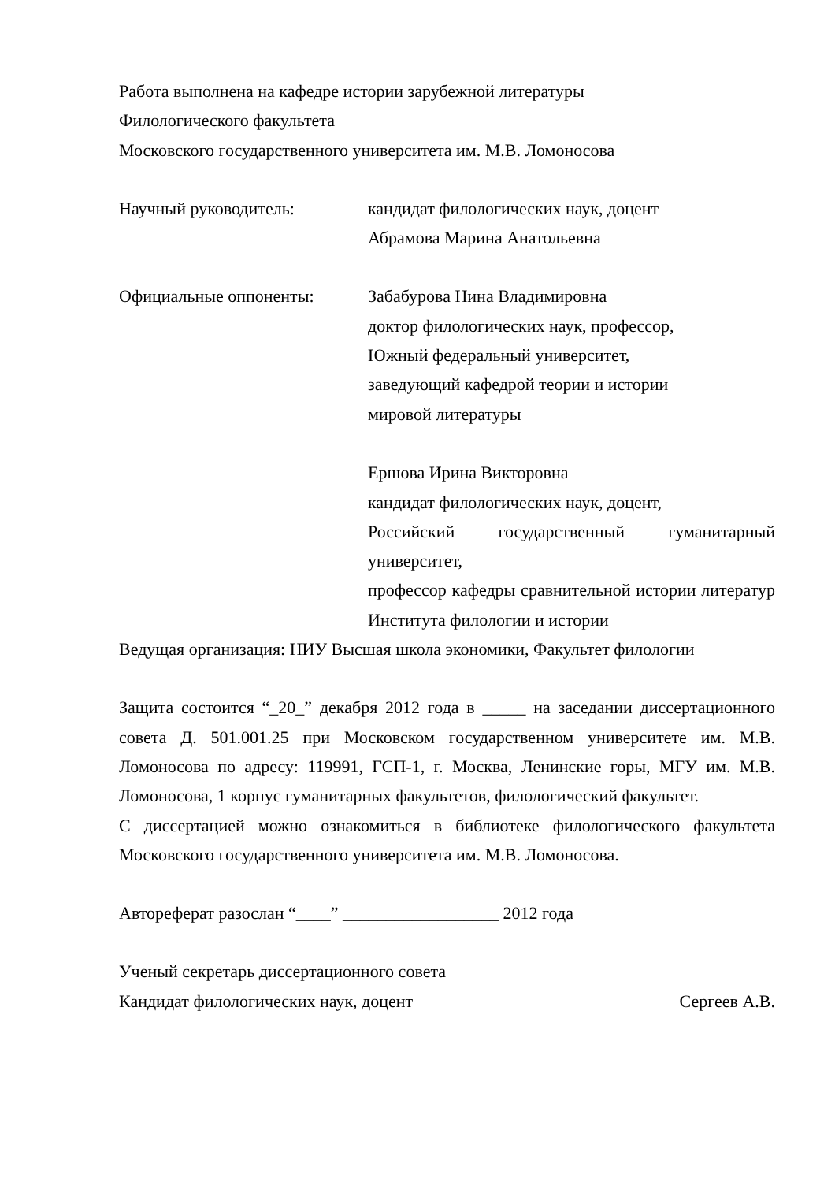Работа выполнена на кафедре истории зарубежной литературы
Филологического факультета
Московского государственного университета им. М.В. Ломоносова
Научный руководитель: кандидат филологических наук, доцент
Абрамова Марина Анатольевна
Официальные оппоненты: Забабурова Нина Владимировна
доктор филологических наук, профессор,
Южный федеральный университет,
заведующий кафедрой теории и истории
мировой литературы
Ершова Ирина Викторовна
кандидат филологических наук, доцент,
Российский государственный гуманитарный университет,
профессор кафедры сравнительной истории литератур Института филологии и истории
Ведущая организация: НИУ Высшая школа экономики, Факультет филологии
Защита состоится “_20_” декабря 2012 года в _____ на заседании диссертационного совета Д. 501.001.25 при Московском государственном университете им. М.В. Ломоносова по адресу: 119991, ГСП-1, г. Москва, Ленинские горы, МГУ им. М.В. Ломоносова, 1 корпус гуманитарных факультетов, филологический факультет.
С диссертацией можно ознакомиться в библиотеке филологического факультета Московского государственного университета им. М.В. Ломоносова.
Автореферат разослан “____” __________________ 2012 года
Ученый секретарь диссертационного совета
Кандидат филологических наук, доцент Сергеев А.В.